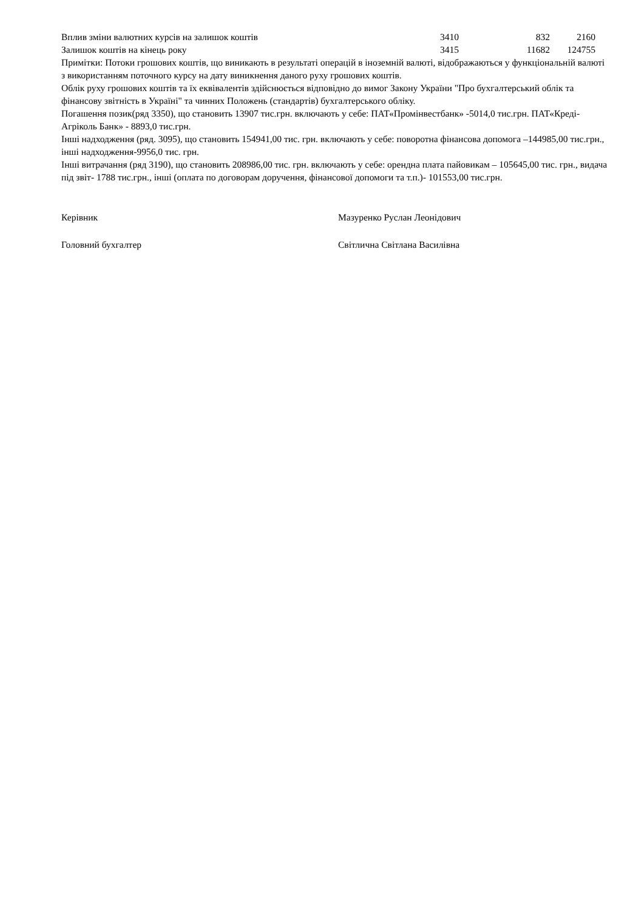| Вплив зміни валютних курсів на залишок коштів | 3410 | 832 | 2160 |
| Залишок коштів на кінець року | 3415 | 11682 | 124755 |
Примітки: Потоки грошових коштів, що виникають в результаті операцій в іноземній валюті, відображаються у функціональній валюті з використанням поточного курсу на дату виникнення даного руху грошових коштів.
Облік руху грошових коштів та їх еквівалентів здійснюється відповідно до вимог Закону України "Про бухгалтерський облік та фінансову звітність в Україні" та чинних Положень (стандартів) бухгалтерського обліку.
Погашення позик(ряд 3350), що становить 13907 тис.грн. включають у себе: ПАТ«Промінвестбанк» -5014,0 тис.грн. ПАТ«Креді-Агріколь Банк» - 8893,0 тис.грн.
Інші надходження (ряд. 3095), що становить 154941,00 тис. грн. включають у себе: поворотна фінансова допомога –144985,00 тис.грн., інші надходження-9956,0 тис. грн.
Інші витрачання (ряд 3190), що становить 208986,00 тис. грн. включають у себе: орендна плата пайовикам – 105645,00 тис. грн., видача під звіт- 1788 тис.грн., інші (оплата по договорам доручення, фінансової допомоги та т.п.)- 101553,00 тис.грн.
Керівник Мазуренко Руслан Леонідович
Головний бухгалтер Світлична Світлана Василівна